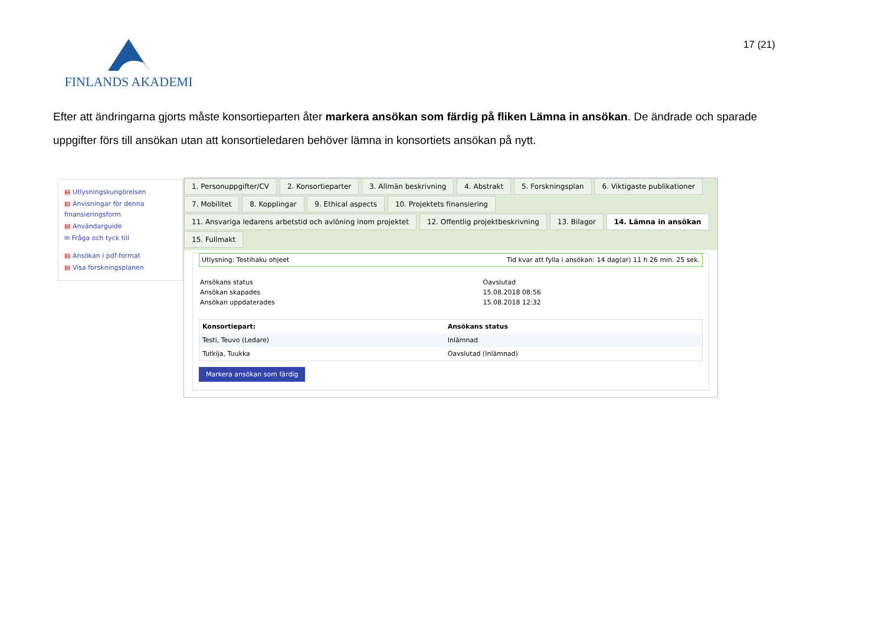FINLANDS AKADEMI 17 (21)
Efter att ändringarna gjorts måste konsortieparten åter markera ansökan som färdig på fliken Lämna in ansökan. De ändrade och sparade uppgifter förs till ansökan utan att konsortieledaren behöver lämna in konsortiets ansökan på nytt.
▤ Utlysningskungörelsen
▤ Anvisningar för denna finansieringsform
▤ Användarguide
✉ Fråga och tyck till
▤ Ansökan i pdf-format
▤ Visa forskningsplanen
1. Personuppgifter/CV 2. Konsortieparter 3. Allmän beskrivning 4. Abstrakt 5. Forskningsplan 6. Viktigaste publikationer
7. Mobilitet 8. Kopplingar 9. Ethical aspects 10. Projektets finansiering
11. Ansvariga ledarens arbetstid och avlöning inom projektet 12. Offentlig projektbeskrivning 13. Bilagor 14. Lämna in ansökan
15. Fullmakt
Utlysning: Testihaku ohjeet Tid kvar att fylla i ansökan: 14 dag(ar) 11 h 26 min. 25 sek.
| Ansökans status | Oavslutad |
| Ansökan skapades | 15.08.2018 08:56 |
| Ansökan uppdaterades | 15.08.2018 12:32 |
| Konsortiepart: | Ansökans status |
| --- | --- |
| Testi, Teuvo (Ledare) | Inlämnad |
| Tutkija, Tuukka | Oavslutad (Inlämnad) |
Markera ansökan som färdig